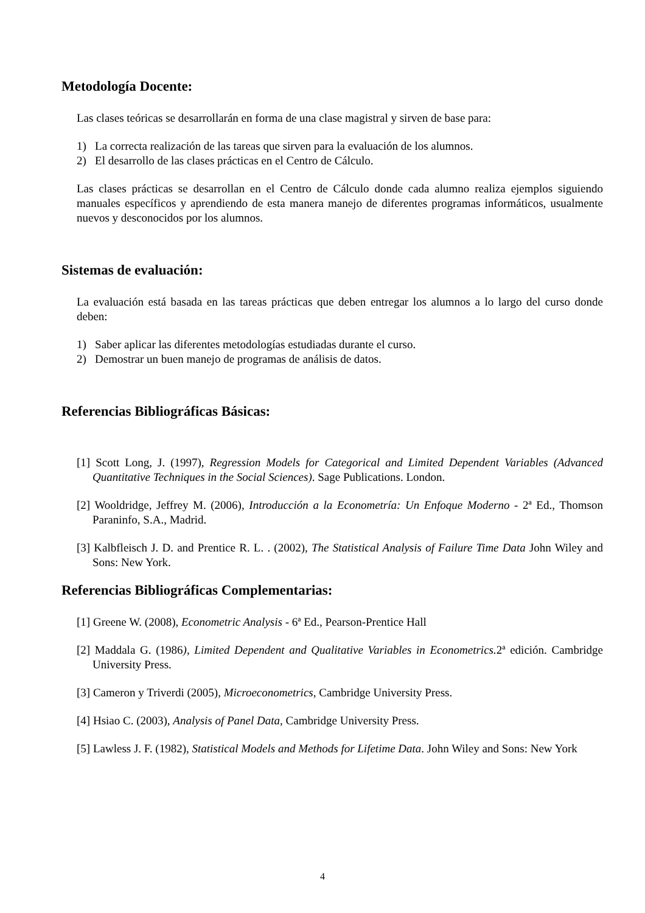Metodología Docente:
Las clases teóricas se desarrollarán en forma de una clase magistral y sirven de base para:
1) La correcta realización de las tareas que sirven para la evaluación de los alumnos.
2) El desarrollo de las clases prácticas en el Centro de Cálculo.
Las clases prácticas se desarrollan en el Centro de Cálculo donde cada alumno realiza ejemplos siguiendo manuales específicos y aprendiendo de esta manera manejo de diferentes programas informáticos, usualmente nuevos y desconocidos por los alumnos.
Sistemas de evaluación:
La evaluación está basada en las tareas prácticas que deben entregar los alumnos a lo largo del curso donde deben:
1) Saber aplicar las diferentes metodologías estudiadas durante el curso.
2) Demostrar un buen manejo de programas de análisis de datos.
Referencias Bibliográficas Básicas:
[1] Scott Long, J. (1997), Regression Models for Categorical and Limited Dependent Variables (Advanced Quantitative Techniques in the Social Sciences). Sage Publications. London.
[2] Wooldridge, Jeffrey M. (2006), Introducción a la Econometría: Un Enfoque Moderno - 2ª Ed., Thomson Paraninfo, S.A., Madrid.
[3] Kalbfleisch J. D. and Prentice R. L. . (2002), The Statistical Analysis of Failure Time Data John Wiley and Sons: New York.
Referencias Bibliográficas Complementarias:
[1] Greene W. (2008), Econometric Analysis - 6ª Ed., Pearson-Prentice Hall
[2] Maddala G. (1986), Limited Dependent and Qualitative Variables in Econometrics. 2ª edición. Cambridge University Press.
[3] Cameron y Triverdi (2005), Microeconometrics, Cambridge University Press.
[4] Hsiao C. (2003), Analysis of Panel Data, Cambridge University Press.
[5] Lawless J. F. (1982), Statistical Models and Methods for Lifetime Data. John Wiley and Sons: New York
4